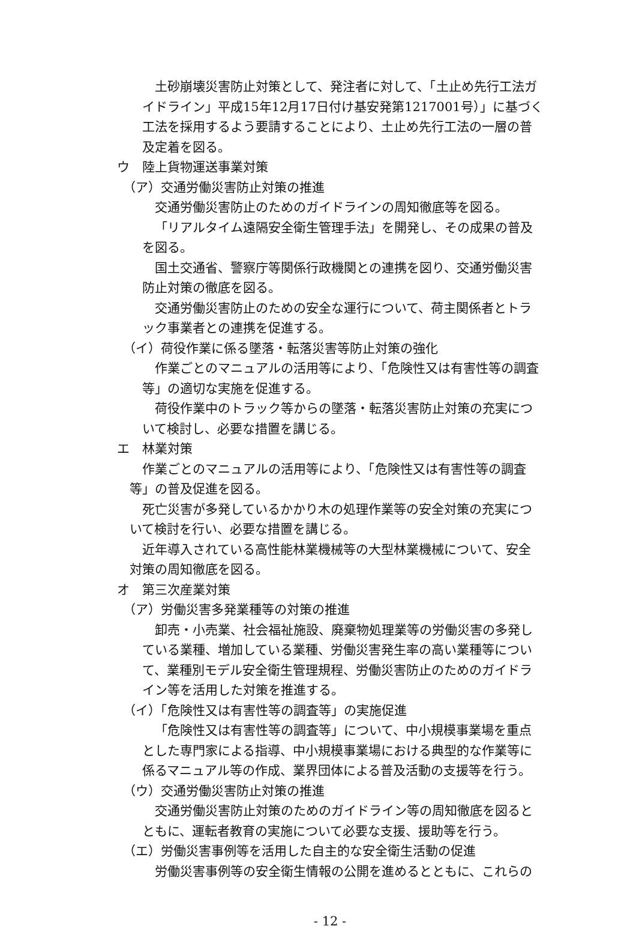土砂崩壊災害防止対策として、発注者に対して、「土止め先行工法ガイドライン」平成15年12月17日付け基安発第1217001号）」に基づく工法を採用するよう要請することにより、土止め先行工法の一層の普及定着を図る。
ウ　陸上貨物運送事業対策
（ア）交通労働災害防止対策の推進
交通労働災害防止のためのガイドラインの周知徹底等を図る。
「リアルタイム遠隔安全衛生管理手法」を開発し、その成果の普及を図る。
国土交通省、警察庁等関係行政機関との連携を図り、交通労働災害防止対策の徹底を図る。
交通労働災害防止のための安全な運行について、荷主関係者とトラック事業者との連携を促進する。
（イ）荷役作業に係る墜落・転落災害等防止対策の強化
作業ごとのマニュアルの活用等により、「危険性又は有害性等の調査等」の適切な実施を促進する。
荷役作業中のトラック等からの墜落・転落災害防止対策の充実について検討し、必要な措置を講じる。
エ　林業対策
作業ごとのマニュアルの活用等により、「危険性又は有害性等の調査等」の普及促進を図る。
死亡災害が多発しているかかり木の処理作業等の安全対策の充実について検討を行い、必要な措置を講じる。
近年導入されている高性能林業機械等の大型林業機械について、安全対策の周知徹底を図る。
オ　第三次産業対策
（ア）労働災害多発業種等の対策の推進
卸売・小売業、社会福祉施設、廃棄物処理業等の労働災害の多発している業種、増加している業種、労働災害発生率の高い業種等について、業種別モデル安全衛生管理規程、労働災害防止のためのガイドライン等を活用した対策を推進する。
（イ）「危険性又は有害性等の調査等」の実施促進
「危険性又は有害性等の調査等」について、中小規模事業場を重点とした専門家による指導、中小規模事業場における典型的な作業等に係るマニュアル等の作成、業界団体による普及活動の支援等を行う。
（ウ）交通労働災害防止対策の推進
交通労働災害防止対策のためのガイドライン等の周知徹底を図るとともに、運転者教育の実施について必要な支援、援助等を行う。
（エ）労働災害事例等を活用した自主的な安全衛生活動の促進
労働災害事例等の安全衛生情報の公開を進めるとともに、これらの
- 12 -